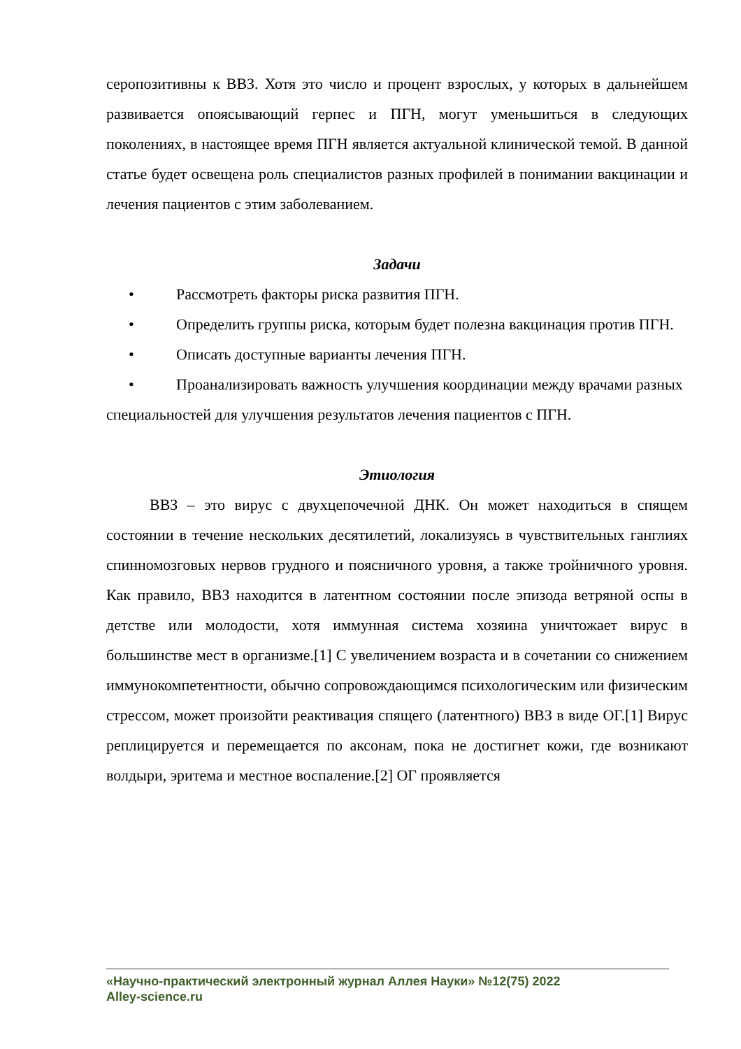серопозитивны к ВВЗ. Хотя это число и процент взрослых, у которых в дальнейшем развивается опоясывающий герпес и ПГН, могут уменьшиться в следующих поколениях, в настоящее время ПГН является актуальной клинической темой. В данной статье будет освещена роль специалистов разных профилей в понимании вакцинации и лечения пациентов с этим заболеванием.
Задачи
• Рассмотреть факторы риска развития ПГН.
• Определить группы риска, которым будет полезна вакцинация против ПГН.
• Описать доступные варианты лечения ПГН.
• Проанализировать важность улучшения координации между врачами разных специальностей для улучшения результатов лечения пациентов с ПГН.
Этиология
ВВЗ – это вирус с двухцепочечной ДНК. Он может находиться в спящем состоянии в течение нескольких десятилетий, локализуясь в чувствительных ганглиях спинномозговых нервов грудного и поясничного уровня, а также тройничного уровня. Как правило, ВВЗ находится в латентном состоянии после эпизода ветряной оспы в детстве или молодости, хотя иммунная система хозяина уничтожает вирус в большинстве мест в организме.[1] С увеличением возраста и в сочетании со снижением иммунокомпетентности, обычно сопровождающимся психологическим или физическим стрессом, может произойти реактивация спящего (латентного) ВВЗ в виде ОГ.[1] Вирус реплицируется и перемещается по аксонам, пока не достигнет кожи, где возникают волдыри, эритема и местное воспаление.[2] ОГ проявляется
«Научно-практический электронный журнал Аллея Науки» №12(75) 2022
Alley-science.ru